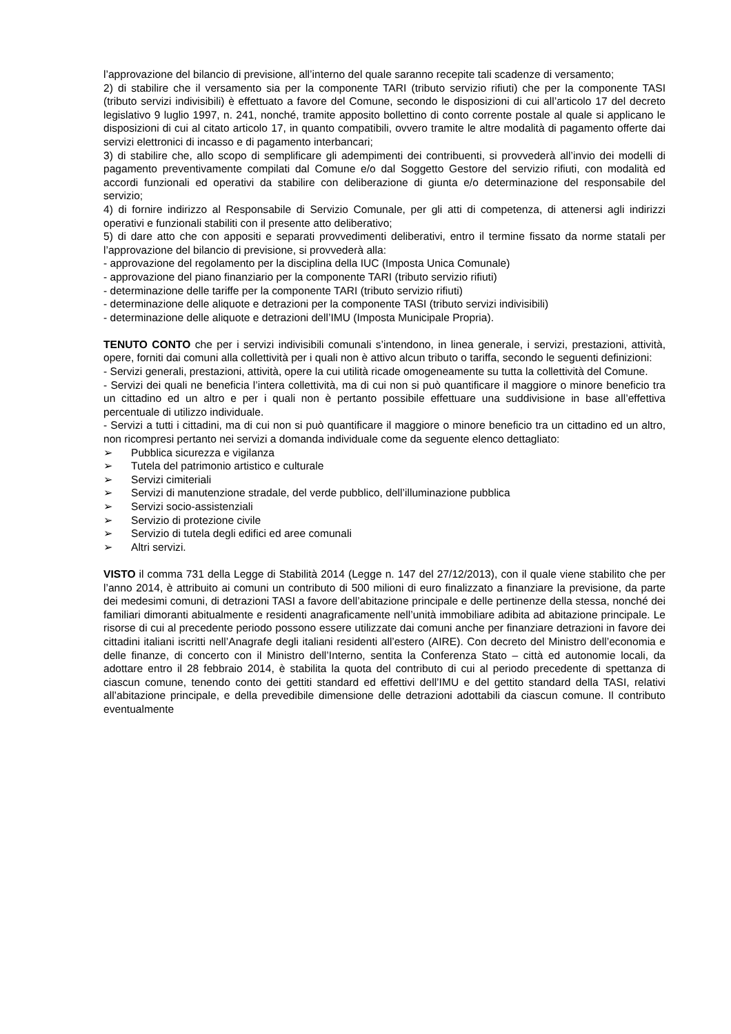l’approvazione del bilancio di previsione, all’interno del quale saranno recepite tali scadenze di versamento;
2) di stabilire che il versamento sia per la componente TARI (tributo servizio rifiuti) che per la componente TASI (tributo servizi indivisibili) è effettuato a favore del Comune, secondo le disposizioni di cui all’articolo 17 del decreto legislativo 9 luglio 1997, n. 241, nonché, tramite apposito bollettino di conto corrente postale al quale si applicano le disposizioni di cui al citato articolo 17, in quanto compatibili, ovvero tramite le altre modalità di pagamento offerte dai servizi elettronici di incasso e di pagamento interbancari;
3) di stabilire che, allo scopo di semplificare gli adempimenti dei contribuenti, si provvederà all’invio dei modelli di pagamento preventivamente compilati dal Comune e/o dal Soggetto Gestore del servizio rifiuti, con modalità ed accordi funzionali ed operativi da stabilire con deliberazione di giunta e/o determinazione del responsabile del servizio;
4) di fornire indirizzo al Responsabile di Servizio Comunale, per gli atti di competenza, di attenersi agli indirizzi operativi e funzionali stabiliti con il presente atto deliberativo;
5) di dare atto che con appositi e separati provvedimenti deliberativi, entro il termine fissato da norme statali per l’approvazione del bilancio di previsione, si provvederà alla:
- approvazione del regolamento per la disciplina della IUC (Imposta Unica Comunale)
- approvazione del piano finanziario per la componente TARI (tributo servizio rifiuti)
- determinazione delle tariffe per la componente TARI (tributo servizio rifiuti)
- determinazione delle aliquote e detrazioni per la componente TASI (tributo servizi indivisibili)
- determinazione delle aliquote e detrazioni dell’IMU (Imposta Municipale Propria).
TENUTO CONTO che per i servizi indivisibili comunali s’intendono, in linea generale, i servizi, prestazioni, attività, opere, forniti dai comuni alla collettività per i quali non è attivo alcun tributo o tariffa, secondo le seguenti definizioni:
- Servizi generali, prestazioni, attività, opere la cui utilità ricade omogeneamente su tutta la collettività del Comune.
- Servizi dei quali ne beneficia l’intera collettività, ma di cui non si può quantificare il maggiore o minore beneficio tra un cittadino ed un altro e per i quali non è pertanto possibile effettuare una suddivisione in base all’effettiva percentuale di utilizzo individuale.
- Servizi a tutti i cittadini, ma di cui non si può quantificare il maggiore o minore beneficio tra un cittadino ed un altro, non ricompresi pertanto nei servizi a domanda individuale come da seguente elenco dettagliato:
➢ Pubblica sicurezza e vigilanza
➢ Tutela del patrimonio artistico e culturale
➢ Servizi cimiteriali
➢ Servizi di manutenzione stradale, del verde pubblico, dell’illuminazione pubblica
➢ Servizi socio-assistenziali
➢ Servizio di protezione civile
➢ Servizio di tutela degli edifici ed aree comunali
➢ Altri servizi.
VISTO il comma 731 della Legge di Stabilità 2014 (Legge n. 147 del 27/12/2013), con il quale viene stabilito che per l’anno 2014, è attribuito ai comuni un contributo di 500 milioni di euro finalizzato a finanziare la previsione, da parte dei medesimi comuni, di detrazioni TASI a favore dell’abitazione principale e delle pertinenze della stessa, nonché dei familiari dimoranti abitualmente e residenti anagraficamente nell’unità immobiliare adibita ad abitazione principale. Le risorse di cui al precedente periodo possono essere utilizzate dai comuni anche per finanziare detrazioni in favore dei cittadini italiani iscritti nell’Anagrafe degli italiani residenti all’estero (AIRE). Con decreto del Ministro dell’economia e delle finanze, di concerto con il Ministro dell’Interno, sentita la Conferenza Stato – città ed autonomie locali, da adottare entro il 28 febbraio 2014, è stabilita la quota del contributo di cui al periodo precedente di spettanza di ciascun comune, tenendo conto dei gettiti standard ed effettivi dell’IMU e del gettito standard della TASI, relativi all’abitazione principale, e della prevedibile dimensione delle detrazioni adottabili da ciascun comune. Il contributo eventualmente